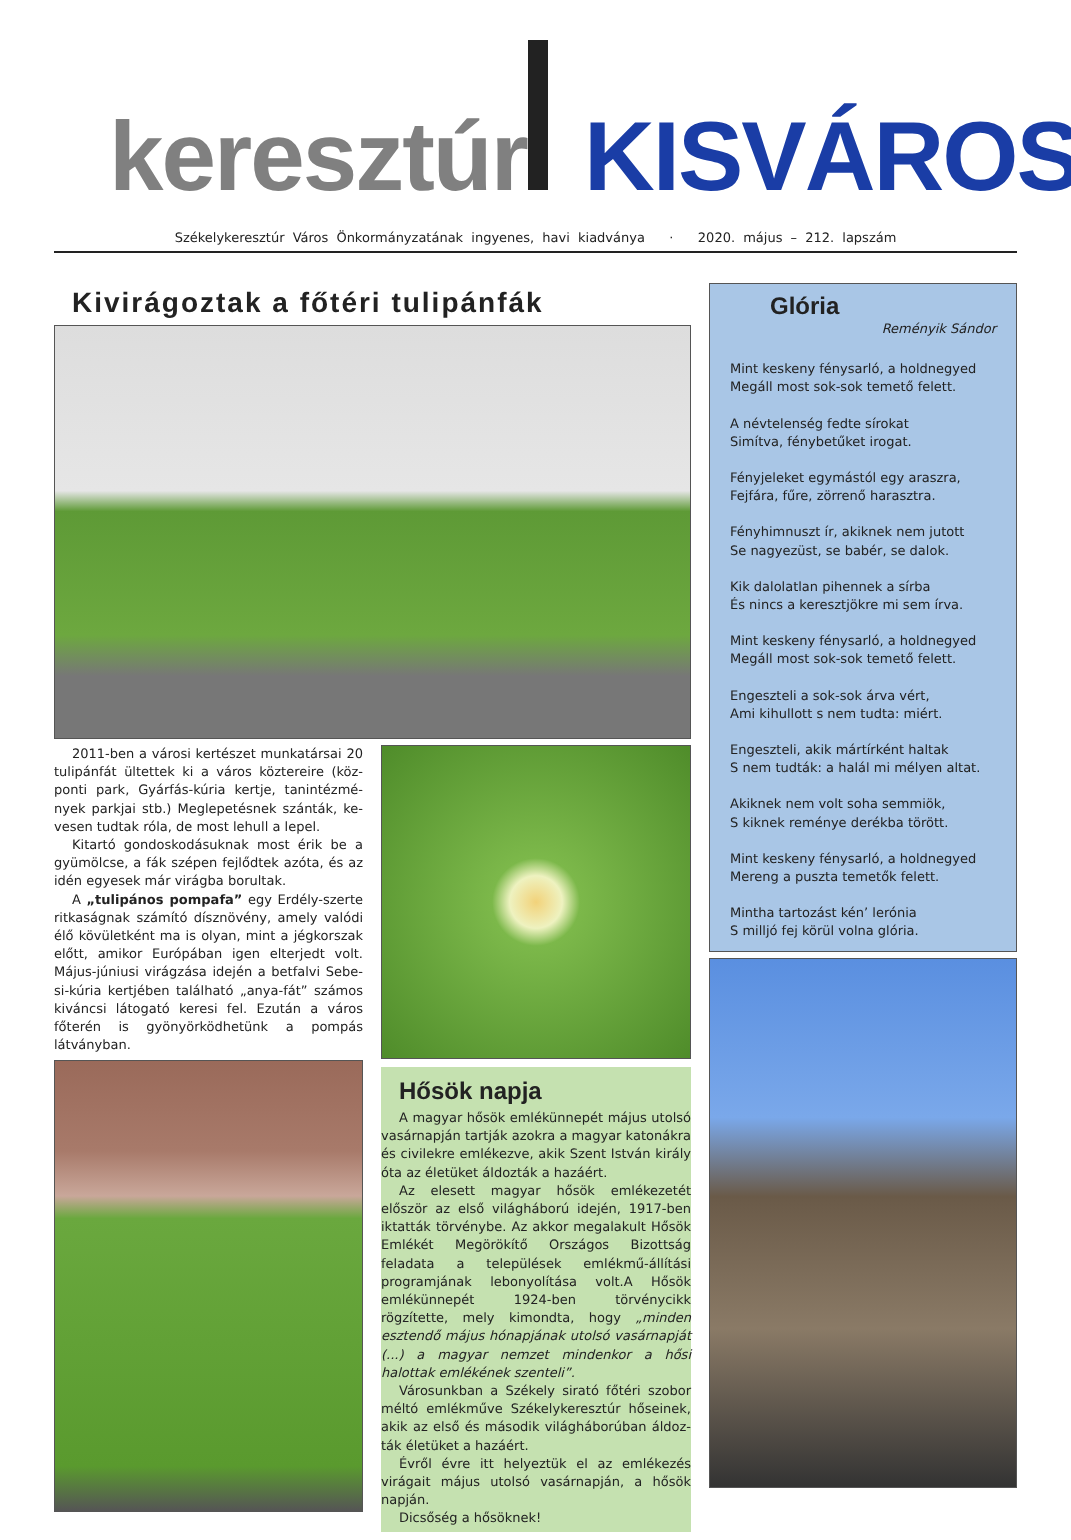keresztúri KISVÁROS
Székelykeresztúr Város Önkormányzatának ingyenes, havi kiadványa · 2020. május – 212. lapszám
Kivirágoztak a főtéri tulipánfák
2011-ben a városi kertészet munkatársai 20 tulipánfát ültettek ki a város közterei­re (köz­ponti park, Gyárfás-kúria kertje, tanintézmé­nyek parkjai stb.) Meglepetésnek szánták, ke­vesen tudtak róla, de most lehull a lepel.
Kitartó gondoskodásuknak most érik be a gyümölcse, a fák szépen fejlődtek azóta, és az idén egyesek már virágba borultak.
A „tulipános pompafa” egy Erdély-szerte ritkaságnak számító dísznövény, amely való­di élő kövületként ma is olyan, mint a jégkor­szak előtt, amikor Európában igen elterjedt volt. Május-júniusi virágzása idején a betfalvi Sebe­si-kúria kertjében található „anya-fát” számos kiváncsi látogató keresi fel. Ezután a város főte­rén is gyönyörködhetünk a pompás látványban.
Hősök napja
A magyar hősök emlékünnepét május utolsó vasárnapján tartják azokra a magyar katonákra és civilekre emlékezve, akik Szent István király óta az életüket áldozták a hazáért.
Az elesett magyar hősök emlékezetét először az első világháború idején, 1917-ben iktatták törvénybe. Az akkor megalakult Hősök Emlékét Megörökítő Országos Bizottság feladata a tele­pülések emlékmű-állítási programjának lebo­nyolítása volt.A Hősök emlékünnepét 1924-ben törvénycikk rögzítette, mely kimondta, hogy „minden esztendő május hónapjának utolsó vasárnapját (...) a magyar nemzet mindenkor a hősi halottak emlékének szenteli”.
Városunkban a Székely sirató főtéri szobor méltó emlékműve Székelykeresztúr hőseinek, akik az első és második világháborúban áldoz­ták életüket a hazáért.
Évről évre itt helyeztük el az emlékezés virá­gait május utolsó vasárnapján, a hősök napján.
Dicsőség a hősöknek!
Glória
Reményik Sándor
Mint keskeny fénysarló, a holdnegyed
Megáll most sok-sok temető felett.
A névtelenség fedte sírokat
Simítva, fénybetűket irogat.
Fényjeleket egymástól egy araszra,
Fejfára, fűre, zörrenő haraszt­ra.
Fényhimnuszt ír, akiknek nem jutott
Se nagyezüst, se babér, se dalok.
Kik dalolatlan pihennek a sírba
És nincs a keresztjökre mi sem írva.
Mint keskeny fénysarló, a holdnegyed
Megáll most sok-sok temető felett.
Engeszteli a sok-sok árva vért,
Ami kihullott s nem tudta: miért.
Engeszteli, akik mártírként haltak
S nem tudták: a halál mi mélyen altat.
Akiknek nem volt soha semmiök,
S kiknek reménye derékba törött.
Mint keskeny fénysarló, a holdnegyed
Mereng a puszta temetők felett.
Mintha tartozást kén’ lerónia
S milljó fej körül volna glória.